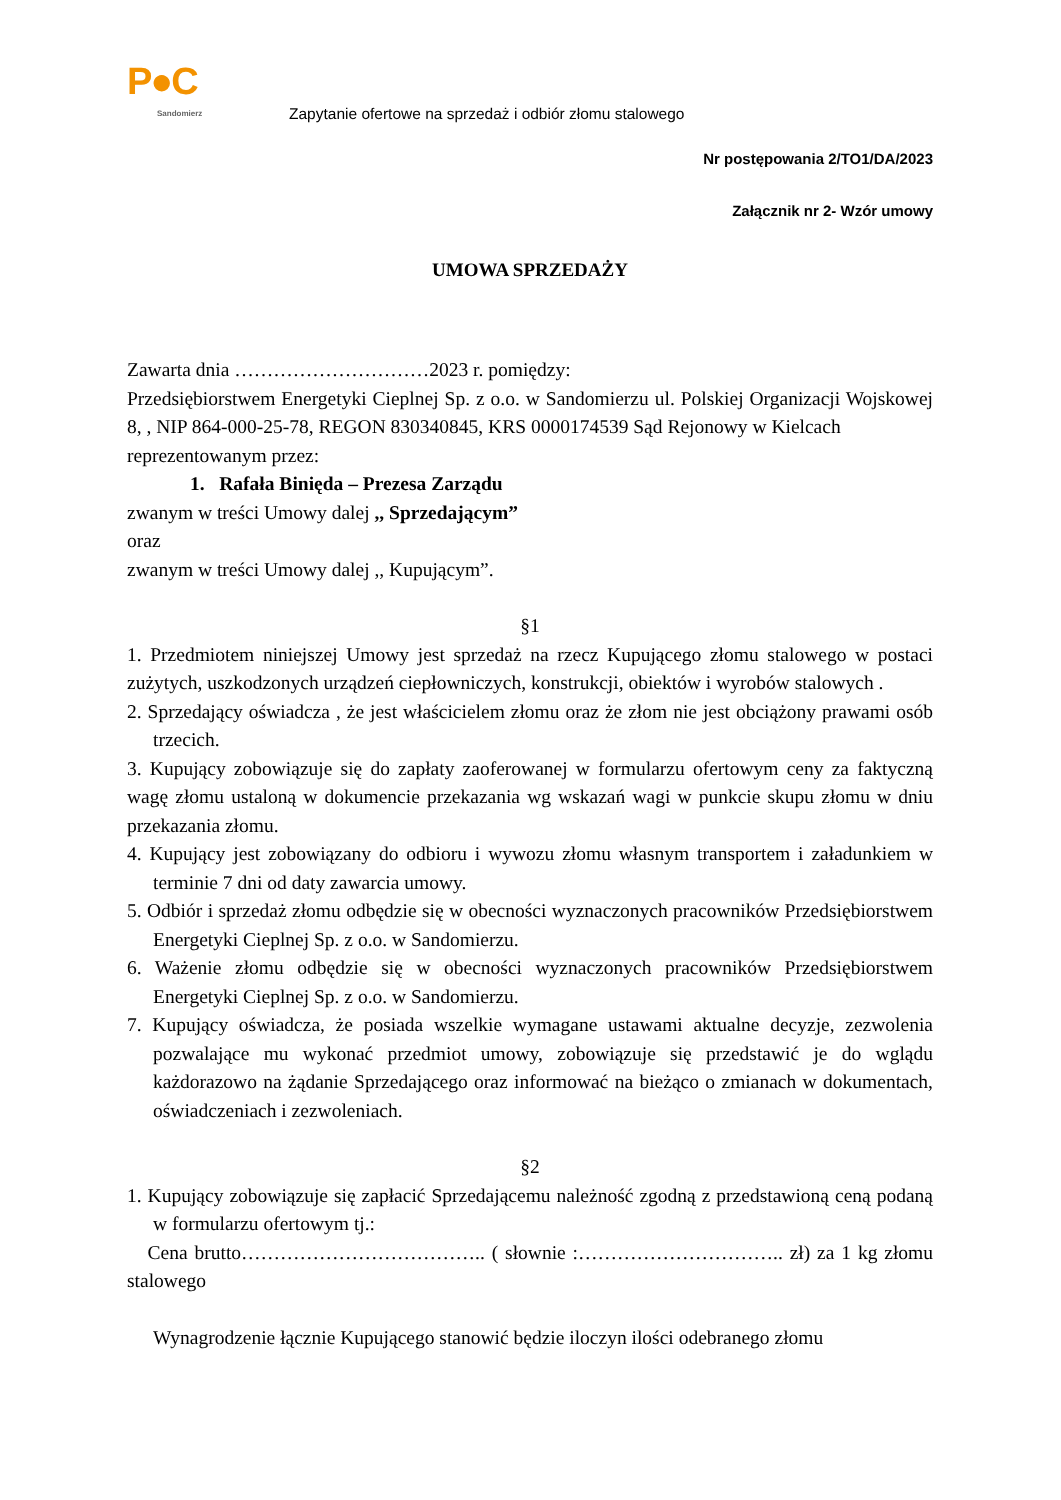P●C
Sandomierz
Zapytanie ofertowe na sprzedaż i odbiór złomu stalowego
Nr postępowania 2/TO1/DA/2023
Załącznik nr 2- Wzór umowy
UMOWA SPRZEDAŻY
Zawarta dnia …………………………2023 r. pomiędzy:
Przedsiębiorstwem Energetyki Cieplnej Sp. z o.o. w Sandomierzu ul. Polskiej Organizacji Wojskowej 8, , NIP 864-000-25-78, REGON 830340845, KRS 0000174539 Sąd Rejonowy w Kielcach
reprezentowanym przez:
1. Rafała Binięda – Prezesa Zarządu
zwanym w treści Umowy dalej ,, Sprzedającym”
oraz
zwanym w treści Umowy dalej ,, Kupującym”.
§1
1. Przedmiotem niniejszej Umowy jest sprzedaż na rzecz Kupującego złomu stalowego w postaci zużytych, uszkodzonych urządzeń ciepłowniczych, konstrukcji, obiektów i wyrobów stalowych .
2. Sprzedający oświadcza , że jest właścicielem złomu oraz że złom nie jest obciążony prawami osób trzecich.
3. Kupujący zobowiązuje się do zapłaty zaoferowanej w formularzu ofertowym ceny za faktyczną wagę złomu ustaloną w dokumencie przekazania wg wskazań wagi w punkcie skupu złomu w dniu przekazania złomu.
4. Kupujący jest zobowiązany do odbioru i wywozu złomu własnym transportem i załadunkiem w terminie 7 dni od daty zawarcia umowy.
5. Odbiór i sprzedaż złomu odbędzie się w obecności wyznaczonych pracowników Przedsiębiorstwem Energetyki Cieplnej Sp. z o.o. w Sandomierzu.
6. Ważenie złomu odbędzie się w obecności wyznaczonych pracowników Przedsiębiorstwem Energetyki Cieplnej Sp. z o.o. w Sandomierzu.
7. Kupujący oświadcza, że posiada wszelkie wymagane ustawami aktualne decyzje, zezwolenia pozwalające mu wykonać przedmiot umowy, zobowiązuje się przedstawić je do wglądu każdorazowo na żądanie Sprzedającego oraz informować na bieżąco o zmianach w dokumentach, oświadczeniach i zezwoleniach.
§2
1. Kupujący zobowiązuje się zapłacić Sprzedającemu należność zgodną z przedstawioną ceną podaną w formularzu ofertowym tj.:
Cena brutto……………………………….. ( słownie :………………………….. zł) za 1 kg złomu stalowego
Wynagrodzenie łącznie Kupującego stanowić będzie iloczyn ilości odebranego złomu